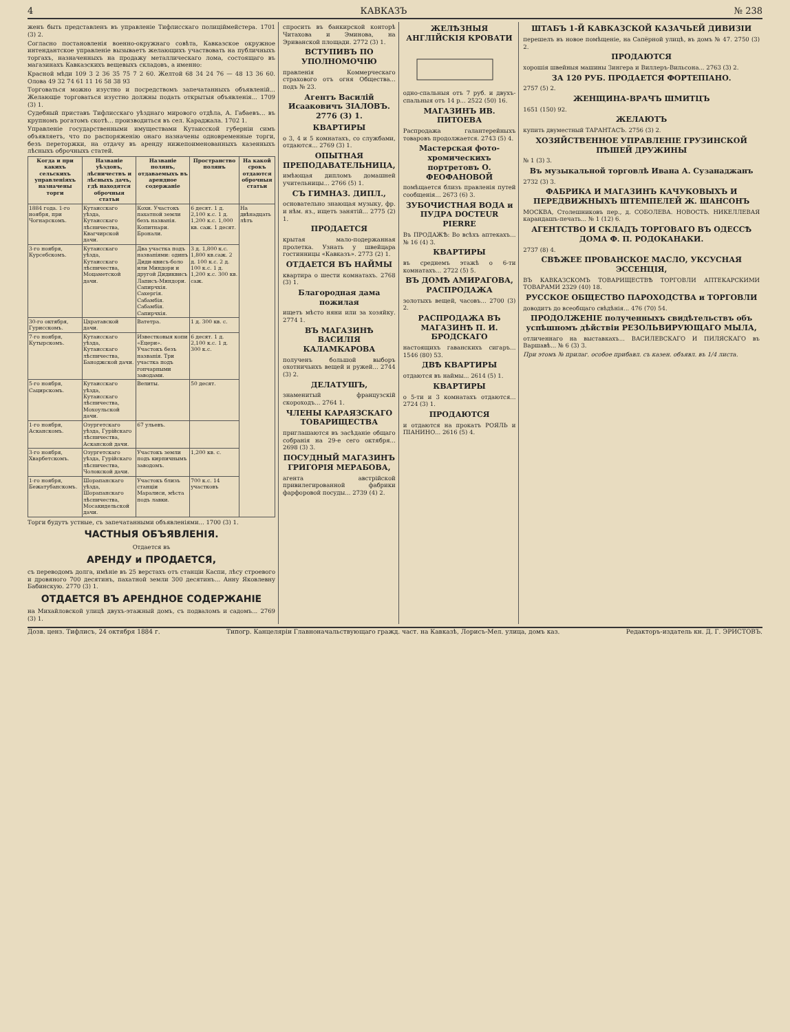4 КАВКАЗЪ № 238
женъ быть представленъ въ управленіе Тифлисскаго полиціймейстера. 1701 (3) 2.
Согласно постановленія военно-окружнаго совѣта, Кавказское окружное интендантское управленіе вызываетъ желающихъ участвовать на публичныхъ торгахъ, назначенныхъ на продажу металлическаго лома, состоящаго въ магазинахъ Кавказскихъ вещевыхъ складовъ, а именно:
Красной мѣди 109 3 2 36 35 75 7 2 60. Желтой 68 34 24 76 — 48 13 36 60. Олова 49 32 74 61 11 16 58 38 93
Торговаться можно изустно и посредствомъ запечатанныхъ объявленій... Желающіе торговаться изустно должны подать открытыя объявленія... 1709 (3) 1.
Судебный приставъ Тифлисскаго уѣзднаго мирового отдѣла, А. Габаевъ... въ крупномъ рогатомъ скотѣ... производиться въ сел. Караджала. 1702 1.
Управленіе государственными имуществами Кутаисской губерніи симъ объявляетъ, что по распоряженію онаго назначены одновременные торги, безъ переторжки, на отдачу въ аренду нижепоименованныхъ казенныхъ лѣсныхъ оброчныхъ статей.
| Когда и при какихъ сельскихъ управленіяхъ назначены торги | Названіе уѣздовъ, лѣсничествъ и лѣсныхъ дачъ, гдѣ находятся оброчныя статьи | Названіе полянъ, отдаваемыхъ въ арендное содержаніе | Пространство полянъ | На какой срокъ отдаются оброчныя статьи |
| --- | --- | --- | --- | --- |
| 1884 года. 1-го ноября, при Чогнарскомъ. | Кутаисскаго уѣзда, Кутаисскаго лѣсничества, Квагчирской дачи. | Кохи. Участокъ пахатной земли безъ названія. Копитнари. Бронали. | 6 десят. 1 д. 2,100 к.с. 1 д. 1,200 к.с. 1,000 кв. саж. 1 десят. | На двѣнадцать лѣтъ |
| 3-го ноября, Курсебскомъ. | Кутаисскаго уѣзда, Кутаисскаго лѣсничества, Моцаметской дачи. | Два участка подъ названіями: одинъ Диди-квисъ-боло или Миндори и другой Дидиквисъ Лаписъ-Миндори. Сапирчхія. Сахергія. Сабамбія. Сабамбія. Сапирчхія. | 3 д. 1,800 к.с. 1,800 кв.саж. 2 д. 100 к.с. 2 д. 100 к.с. 1 д. 1,200 к.с. 300 кв. саж. | |
| 30-го октября, Гурисскомъ. | Цхратавской дачи. | Ватетра. | 1 д. 300 кв. с. | |
| 7-го ноября, Кутырскомъ. | Кутаисскаго уѣзда, Кутаисскаго лѣсничества, Банoджской дачи. | Известковыя копи «Ецери». Участокъ безъ названія. Три участка подъ гончарными заводами. | 6 десят. 1 д. 2,100 к.с. 1 д. 300 к.с. | |
| 5-го ноября, Сацирскомъ. | Кутаисскаго уѣзда, Кутаисскаго лѣсничества, Мохоульской дачи. | Велиты. | 50 десят. | |
| 1-го ноября, Асканскомъ. | Озургетскаго уѣзда, Гурійскаго лѣсничества, Асканской дачи. | 67 ульевъ. | | |
| 3-го ноября, Хварбетскомъ. | Озургетскаго уѣзда, Гурійскаго лѣсничества, Чолокской дачи. | Участокъ земли подъ кирпичнымъ заводомъ. | 1,200 кв. с. | |
| 1-го ноября, Бежатубанскомъ. | Шорапанскаго уѣзда, Шорапанскаго лѣсничества, Мосакидельской дачи. | Участокъ близъ станціи Маралиси, мѣста подъ лавки. | 700 к.с. 14 участковъ | |
Торги будутъ устные, съ запечатанными объявленіями... 1700 (3) 1.
ЧАСТНЫЯ ОБЪЯВЛЕНІЯ.
Отдается въ
АРЕНДУ и ПРОДАЕТСЯ,
съ переводомъ долга, имѣніе въ 25 верстахъ отъ станціи Каспи, лѣсу строевого и дровяного 700 десятинъ, пахатной земли 300 десятинъ... Анну Яковлевну Бабинскую. 2770 (3) 1.
ОТДАЕТСЯ ВЪ АРЕНДНОЕ СОДЕРЖАНІЕ
на Михайловской улицѣ двухъ-этажный домъ, съ подваломъ и садомъ... 2769 (3) 1.
спросить въ банкирской конторѣ Читахова и Эминова, на Эриванской площади. 2772 (3) 1.
ВСТУПИВЪ ПО УПОЛНОМОЧІЮ
правленія Коммерческаго страхового отъ огня Общества... подъ № 23.
Агентъ Василій Исааковичъ ЗІАЛОВЪ. 2776 (3) 1.
КВАРТИРЫ
о 3, 4 и 5 комнатахъ, со службами, отдаются... 2769 (3) 1.
ОПЫТНАЯ ПРЕПОДАВАТЕЛЬНИЦА,
имѣющая дипломъ домашней учительницы... 2766 (5) 1.
СЪ ГИМНАЗ. ДИПЛ.,
основательно знающая музыку, фр. и нѣм. яз., ищетъ занятій... 2775 (2) 1.
ПРОДАЕТСЯ
крытая мало-подержанная пролетка. Узнать у швейцара гостинницы «Кавказъ». 2773 (2) 1.
ОТДАЕТСЯ ВЪ НАЙМЫ
квартира о шести комнатахъ. 2768 (3) 1.
Благородная дама пожилая
ищетъ мѣсто няни или за хозяйку. 2774 1.
ВЪ МАГАЗИНѢ ВАСИЛІЯ КАЛАМКАРОВА
полученъ большой выборъ охотничьихъ вещей и ружей... 2744 (3) 2.
ДЕЛАТУШЪ,
знаменитый французскій скороходъ... 2764 1.
ЧЛЕНЫ КАРАЯЗСКАГО ТОВАРИЩЕСТВА
приглашаются въ засѣданіе общаго собранія на 29-е сего октября... 2698 (3) 3.
ПОСУДНЫЙ МАГАЗИНЪ ГРИГОРІЯ МЕРАБОВА,
агента австрійской привилегированной фабрики фарфоровой посуды... 2739 (4) 2.
ЖЕЛѢЗНЫЯ АНГЛІЙСКІЯ КРОВАТИ
одно-спальныя отъ 7 руб. и двухъ-спальныя отъ 14 р... 2522 (50) 16.
МАГАЗИНЪ ИВ. ПИТОЕВА
Распродажа галантерейныхъ товаровъ продолжается. 2743 (5) 4.
Мастерская фото-хромическихъ портретовъ О. ФЕОФАНОВОЙ
помѣщается близъ правленія путей сообщенія... 2673 (6) 3.
ЗУБОЧИСТНАЯ ВОДА и ПУДРА DOCTEUR PIERRE
Въ ПРОДАЖѢ: Во всѣхъ аптекахъ... № 16 (4) 3.
КВАРТИРЫ
въ среднемъ этажѣ о 6-ти комнатахъ... 2722 (5) 5.
ВЪ ДОМѢ АМИРАГОВА, РАСПРОДАЖА
золотыхъ вещей, часовъ... 2700 (3) 2.
РАСПРОДАЖА ВЪ МАГАЗИНѢ П. И. БРОДСКАГО
настоящихъ гаванскихъ сигаръ... 1546 (80) 53.
ДВѢ КВАРТИРЫ
отдаются въ наймы... 2614 (5) 1.
КВАРТИРЫ
о 5-ти и 3 комнатахъ отдаются... 2724 (3) 1.
ПРОДАЮТСЯ
и отдаются на прокатъ РОЯЛЬ и ПІАНИНО... 2616 (5) 4.
ШТАБЪ 1-Й КАВКАЗСКОЙ КАЗАЧЬЕЙ ДИВИЗІИ
перешелъ въ новое помѣщеніе, на Сапёрной улицѣ, въ домъ № 47. 2750 (3) 2.
ПРОДАЮТСЯ
хорошія швейныя машины Зингера и Виллеръ-Вильсона... 2763 (3) 2.
ЗА 120 РУБ. ПРОДАЕТСЯ ФОРТЕПІАНО.
2757 (5) 2.
ЖЕНЩИНА-ВРАЧЪ ШМИТЦЪ
1651 (150) 92.
ЖЕЛАЮТЪ
купить двуместный ТАРАНТАСЪ. 2756 (3) 2.
ХОЗЯЙСТВЕННОЕ УПРАВЛЕНІЕ ГРУЗИНСКОЙ ПѢШЕЙ ДРУЖИНЫ
№ 1 (3) 3.
Въ музыкальной торговлѣ Ивана А. Сузанаджанъ
2732 (3) 3.
ФАБРИКА И МАГАЗИНЪ КАЧУКОВЫХЪ И ПЕРЕДВИЖНЫХЪ ШТЕМПЕЛЕЙ Ж. ШАНСОНЪ
МОСКВА, Столешниковъ пер., д. СОБОЛЕВА. НОВОСТЬ. НИКЕЛЛЕВАЯ карандашъ-печать... № 1 (12) 6.
АГЕНТСТВО И СКЛАДЪ ТОРГОВАГО ВЪ ОДЕССѢ ДОМА Ф. П. РОДОКАНАКИ.
2737 (8) 4.
СВѢЖЕЕ ПРОВАНСКОЕ МАСЛО, УКСУСНАЯ ЭССЕНЦІЯ,
ВЪ КАВКАЗСКОМЪ ТОВАРИЩЕСТВѢ ТОРГОВЛИ АПТЕКАРСКИМИ ТОВАРАМИ 2329 (40) 18.
РУССКОЕ ОБЩЕСТВО ПАРОХОДСТВА и ТОРГОВЛИ
доводитъ до всеобщаго свѣдѣнія... 476 (70) 54.
ПРОДОЛЖЕНІЕ полученныхъ свидѣтельствъ объ успѣшномъ дѣйствіи РЕЗОЛЬВИРУЮЩАГО МЫЛА,
отличеннаго на выставкахъ... ВАСИЛЕВСКАГО И ПИЛЯСКАГО въ Варшавѣ... № 6 (3) 3.
При этомъ № прилаг. особое прибавл. съ казен. объявл. въ 1/4 листа.
Дозв. ценз. Тифлисъ, 24 октября 1884 г. Типогр. Канцеляріи Главноначальствующаго гражд. част. на Кавказѣ, Лорисъ-Мел. улица, домъ каз. Редакторъ-издатель кн. Д. Г. ЭРИСТОВЪ.